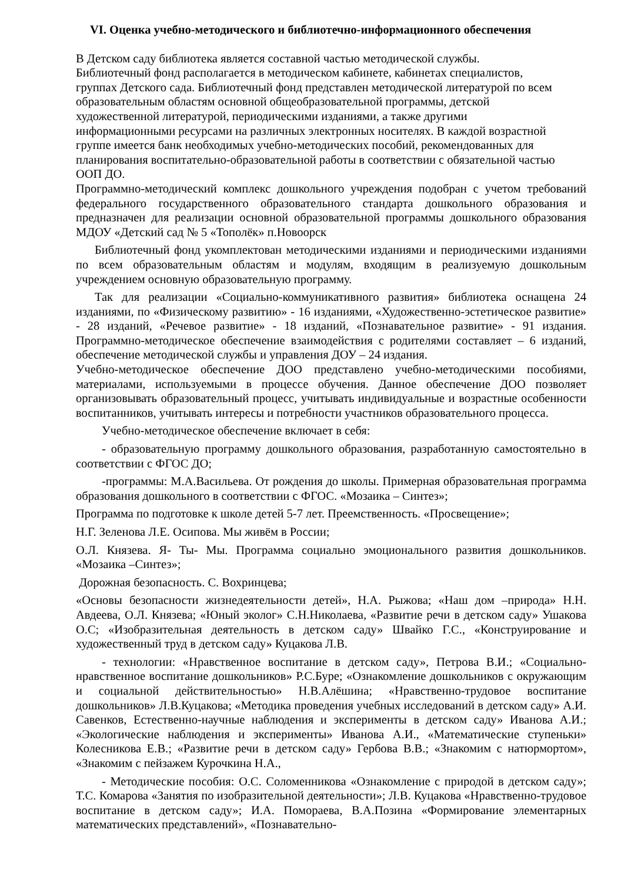VI. Оценка учебно-методического и библиотечно-информационного обеспечения
В Детском саду библиотека является составной частью методической службы.
Библиотечный фонд располагается в методическом кабинете, кабинетах специалистов,
группах Детского сада. Библиотечный фонд представлен методической литературой по всем
образовательным областям основной общеобразовательной программы, детской
художественной литературой, периодическими изданиями, а также другими
информационными ресурсами на различных электронных носителях. В каждой возрастной
группе имеется банк необходимых учебно-методических пособий, рекомендованных для
планирования воспитательно-образовательной работы в соответствии с обязательной частью
ООП ДО.
Программно-методический комплекс дошкольного учреждения подобран с учетом требований федерального государственного образовательного стандарта дошкольного образования и предназначен для реализации основной образовательной программы дошкольного образования МДОУ «Детский сад № 5 «Тополёк» п.Новоорск
Библиотечный фонд укомплектован методическими изданиями и периодическими изданиями по всем образовательным областям и модулям, входящим в реализуемую дошкольным учреждением основную образовательную программу.
Так для реализации «Социально-коммуникативного развития» библиотека оснащена 24 изданиями, по «Физическому развитию» - 16 изданиями, «Художественно-эстетическое развитие» - 28 изданий, «Речевое развитие» - 18 изданий, «Познавательное развитие» - 91 издания. Программно-методическое обеспечение взаимодействия с родителями составляет – 6 изданий, обеспечение методической службы и управления ДОУ – 24 издания.
Учебно-методическое обеспечение ДОО представлено учебно-методическими пособиями, материалами, используемыми в процессе обучения. Данное обеспечение ДОО позволяет организовывать образовательный процесс, учитывать индивидуальные и возрастные особенности воспитанников, учитывать интересы и потребности участников образовательного процесса.
Учебно-методическое обеспечение включает в себя:
- образовательную программу дошкольного образования, разработанную самостоятельно в соответствии с ФГОС ДО;
-программы: М.А.Васильева. От рождения до школы. Примерная образовательная программа образования дошкольного в соответствии с ФГОС. «Мозаика – Синтез»;
Программа по подготовке к школе детей 5-7 лет. Преемственность. «Просвещение»;
Н.Г. Зеленова Л.Е. Осипова. Мы живём в России;
О.Л. Князева. Я- Ты- Мы. Программа социально эмоционального развития дошкольников. «Мозаика –Синтез»;
Дорожная безопасность. С. Вохринцева;
«Основы безопасности жизнедеятельности детей», Н.А. Рыжова; «Наш дом –природа» Н.Н. Авдеева, О.Л. Князева; «Юный эколог» С.Н.Николаева, «Развитие речи в детском саду» Ушакова О.С; «Изобразительная деятельность в детском саду» Швайко Г.С., «Конструирование и художественный труд в детском саду» Куцакова Л.В.
- технологии: «Нравственное воспитание в детском саду», Петрова В.И.; «Социально-нравственное воспитание дошкольников» Р.С.Буре; «Ознакомление дошкольников с окружающим и социальной действительностью» Н.В.Алёшина; «Нравственно-трудовое воспитание дошкольников» Л.В.Куцакова; «Методика проведения учебных исследований в детском саду» А.И. Савенков, Естественно-научные наблюдения и эксперименты в детском саду» Иванова А.И.; «Экологические наблюдения и эксперименты» Иванова А.И., «Математические ступеньки» Колесникова Е.В.; «Развитие речи в детском саду» Гербова В.В.; «Знакомим с натюрмортом», «Знакомим с пейзажем Курочкина Н.А.,
- Методические пособия: О.С. Соломенникова «Ознакомление с природой в детском саду»; Т.С. Комарова «Занятия по изобразительной деятельности»; Л.В. Куцакова «Нравственно-трудовое воспитание в детском саду»; И.А. Помораева, В.А.Позина «Формирование элементарных математических представлений», «Познавательно-